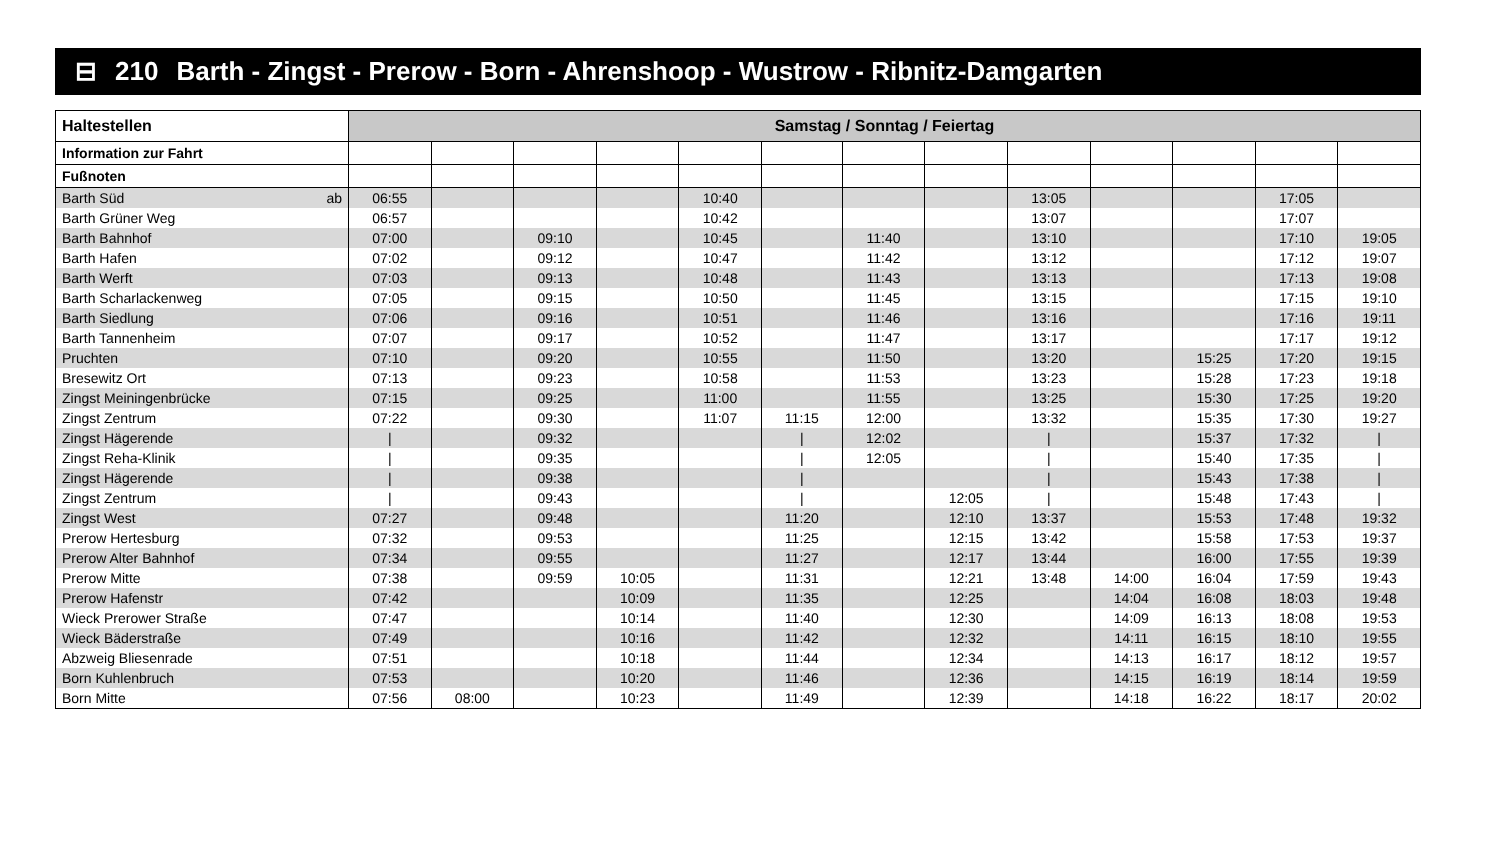⊟ 210 Barth - Zingst - Prerow - Born - Ahrenshoop - Wustrow - Ribnitz-Damgarten
| Haltestellen | Samstag / Sonntag / Feiertag | | | | | | | | | | | | |
| --- | --- | --- | --- | --- | --- | --- | --- | --- | --- | --- | --- | --- | --- |
| Information zur Fahrt | | | | | | | | | | | | | |
| Fußnoten | | | | | | | | | | | | | |
| Barth Süd ab | 06:55 | | | | 10:40 | | | | 13:05 | | | 17:05 | |
| Barth Grüner Weg | 06:57 | | | | 10:42 | | | | 13:07 | | | 17:07 | |
| Barth Bahnhof | 07:00 | | 09:10 | | 10:45 | | 11:40 | | 13:10 | | | 17:10 | 19:05 |
| Barth Hafen | 07:02 | | 09:12 | | 10:47 | | 11:42 | | 13:12 | | | 17:12 | 19:07 |
| Barth Werft | 07:03 | | 09:13 | | 10:48 | | 11:43 | | 13:13 | | | 17:13 | 19:08 |
| Barth Scharlackenweg | 07:05 | | 09:15 | | 10:50 | | 11:45 | | 13:15 | | | 17:15 | 19:10 |
| Barth Siedlung | 07:06 | | 09:16 | | 10:51 | | 11:46 | | 13:16 | | | 17:16 | 19:11 |
| Barth Tannenheim | 07:07 | | 09:17 | | 10:52 | | 11:47 | | 13:17 | | | 17:17 | 19:12 |
| Pruchten | 07:10 | | 09:20 | | 10:55 | | 11:50 | | 13:20 | | 15:25 | 17:20 | 19:15 |
| Bresewitz Ort | 07:13 | | 09:23 | | 10:58 | | 11:53 | | 13:23 | | 15:28 | 17:23 | 19:18 |
| Zingst Meiningenbrücke | 07:15 | | 09:25 | | 11:00 | | 11:55 | | 13:25 | | 15:30 | 17:25 | 19:20 |
| Zingst Zentrum | 07:22 | | 09:30 | | 11:07 | 11:15 | 12:00 | | 13:32 | | 15:35 | 17:30 | 19:27 |
| Zingst Hägerende | / | | 09:32 | | | / | 12:02 | | / | | 15:37 | 17:32 | / |
| Zingst Reha-Klinik | / | | 09:35 | | | / | 12:05 | | / | | 15:40 | 17:35 | / |
| Zingst Hägerende | / | | 09:38 | | | / | | | / | | 15:43 | 17:38 | / |
| Zingst Zentrum | / | | 09:43 | | | / | | 12:05 | / | | 15:48 | 17:43 | / |
| Zingst West | 07:27 | | 09:48 | | | 11:20 | | 12:10 | 13:37 | | 15:53 | 17:48 | 19:32 |
| Prerow Hertesburg | 07:32 | | 09:53 | | | 11:25 | | 12:15 | 13:42 | | 15:58 | 17:53 | 19:37 |
| Prerow Alter Bahnhof | 07:34 | | 09:55 | | | 11:27 | | 12:17 | 13:44 | | 16:00 | 17:55 | 19:39 |
| Prerow Mitte | 07:38 | | 09:59 | 10:05 | | 11:31 | | 12:21 | 13:48 | 14:00 | 16:04 | 17:59 | 19:43 |
| Prerow Hafenstr | 07:42 | | | 10:09 | | 11:35 | | 12:25 | | 14:04 | 16:08 | 18:03 | 19:48 |
| Wieck Prerower Straße | 07:47 | | | 10:14 | | 11:40 | | 12:30 | | 14:09 | 16:13 | 18:08 | 19:53 |
| Wieck Bäderstraße | 07:49 | | | 10:16 | | 11:42 | | 12:32 | | 14:11 | 16:15 | 18:10 | 19:55 |
| Abzweig Bliesenrade | 07:51 | | | 10:18 | | 11:44 | | 12:34 | | 14:13 | 16:17 | 18:12 | 19:57 |
| Born Kuhlenbruch | 07:53 | | | 10:20 | | 11:46 | | 12:36 | | 14:15 | 16:19 | 18:14 | 19:59 |
| Born Mitte | 07:56 | 08:00 | | 10:23 | | 11:49 | | 12:39 | | 14:18 | 16:22 | 18:17 | 20:02 |